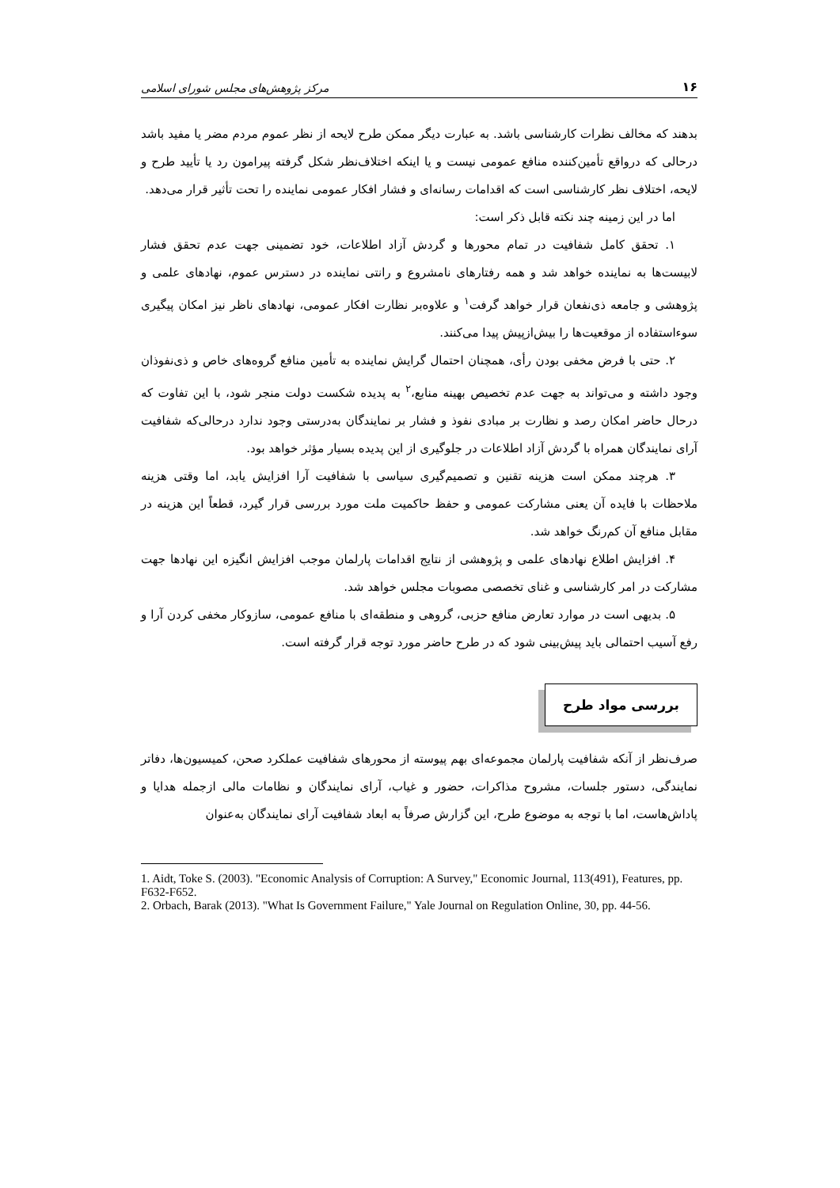۱۶ مرکز پژوهش‌های مجلس شورای اسلامی
بدهند که مخالف نظرات کارشناسی باشد. به عبارت دیگر ممکن طرح لایحه از نظر عموم مردم مضر یا مفید باشد درحالی که درواقع تأمین‌کننده منافع عمومی نیست و یا اینکه اختلاف‌نظر شکل گرفته پیرامون رد یا تأیید طرح و لایحه، اختلاف نظر کارشناسی است که اقدامات رسانه‌ای و فشار افکار عمومی نماینده را تحت تأثیر قرار می‌دهد.
اما در این زمینه چند نکته قابل ذکر است:
۱. تحقق کامل شفافیت در تمام محورها و گردش آزاد اطلاعات، خود تضمینی جهت عدم تحقق فشار لابیست‌ها به نماینده خواهد شد و همه رفتارهای نامشروع و رانتی نماینده در دسترس عموم، نهادهای علمی و پژوهشی و جامعه ذی‌نفعان قرار خواهد گرفت<sup>۱</sup> و علاوه‌بر نظارت افکار عمومی، نهادهای ناظر نیز امکان پیگیری سوءاستفاده از موقعیت‌ها را بیش‌ازپیش پیدا می‌کنند.
۲. حتی با فرض مخفی بودن رأی، همچنان احتمال گرایش نماینده به تأمین منافع گروه‌های خاص و ذی‌نفوذان وجود داشته و می‌تواند به جهت عدم تخصیص بهینه منابع،<sup>۲</sup> به پدیده شکست دولت منجر شود، با این تفاوت که درحال حاضر امکان رصد و نظارت بر مبادی نفوذ و فشار بر نمایندگان به‌درستی وجود ندارد درحالی‌که شفافیت آرای نمایندگان همراه با گردش آزاد اطلاعات در جلوگیری از این پدیده بسیار مؤثر خواهد بود.
۳. هرچند ممکن است هزینه تقنین و تصمیم‌گیری سیاسی با شفافیت آرا افزایش یابد، اما وقتی هزینه ملاحظات با فایده آن یعنی مشارکت عمومی و حفظ حاکمیت ملت مورد بررسی قرار گیرد، قطعاً این هزینه در مقابل منافع آن کم‌رنگ خواهد شد.
۴. افزایش اطلاع نهادهای علمی و پژوهشی از نتایج اقدامات پارلمان موجب افزایش انگیزه این نهادها جهت مشارکت در امر کارشناسی و غنای تخصصی مصوبات مجلس خواهد شد.
۵. بدیهی است در موارد تعارض منافع حزبی، گروهی و منطقه‌ای با منافع عمومی، سازوکار مخفی کردن آرا و رفع آسیب احتمالی باید پیش‌بینی شود که در طرح حاضر مورد توجه قرار گرفته است.
بررسی مواد طرح
صرف‌نظر از آنکه شفافیت پارلمان مجموعه‌ای بهم پیوسته از محورهای شفافیت عملکرد صحن، کمیسیون‌ها، دفاتر نمایندگی، دستور جلسات، مشروح مذاکرات، حضور و غیاب، آرای نمایندگان و نظامات مالی ازجمله هدایا و پاداش‌هاست، اما با توجه به موضوع طرح، این گزارش صرفاً به ابعاد شفافیت آرای نمایندگان به‌عنوان
1. Aidt, Toke S. (2003). "Economic Analysis of Corruption: A Survey," Economic Journal, 113(491), Features, pp. F632-F652.
2. Orbach, Barak (2013). "What Is Government Failure," Yale Journal on Regulation Online, 30, pp. 44-56.